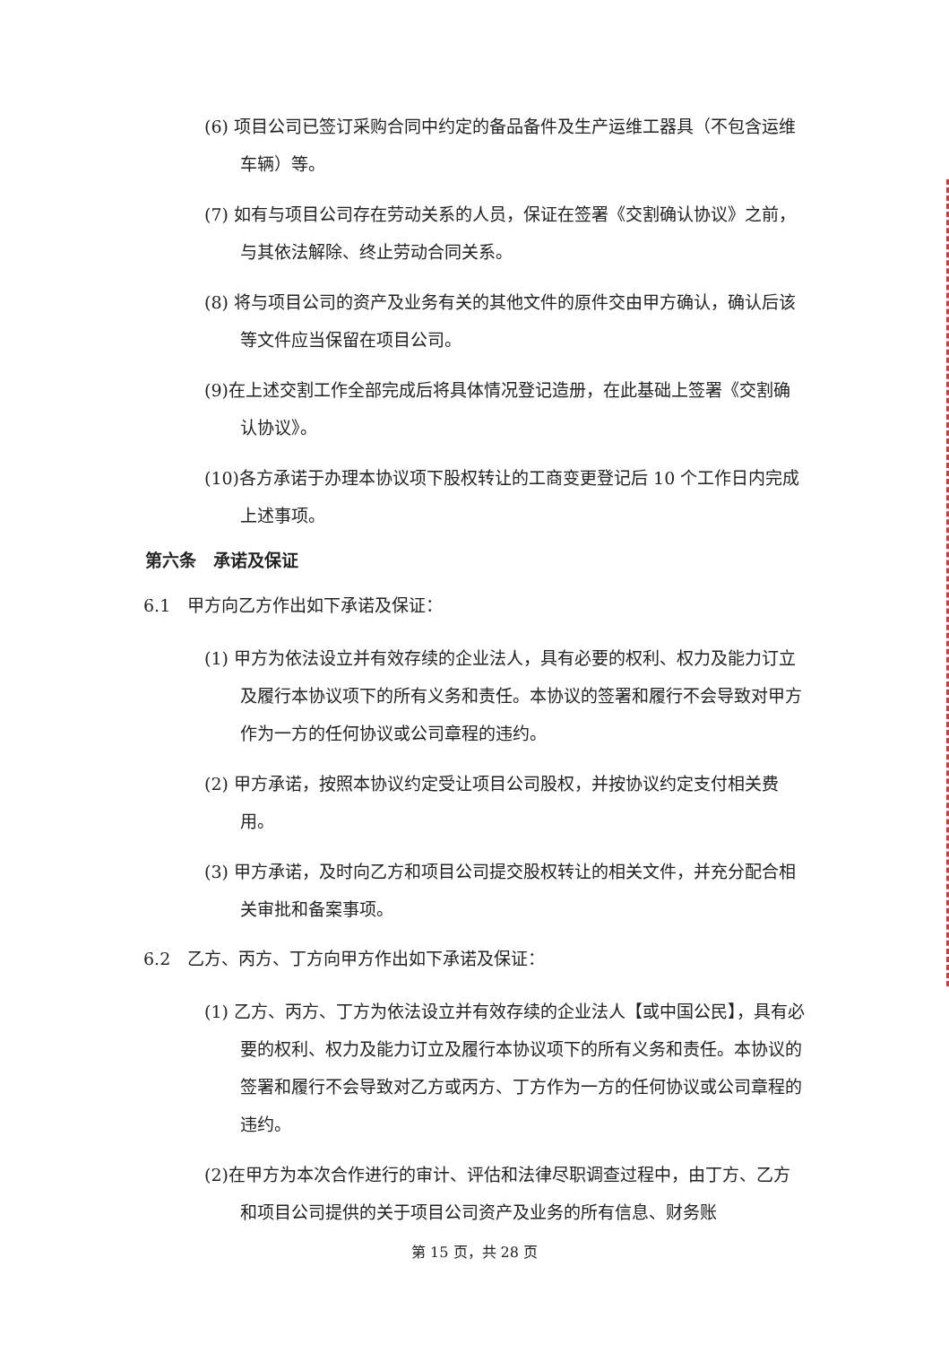(6) 项目公司已签订采购合同中约定的备品备件及生产运维工器具（不包含运维车辆）等。
(7) 如有与项目公司存在劳动关系的人员，保证在签署《交割确认协议》之前，与其依法解除、终止劳动合同关系。
(8) 将与项目公司的资产及业务有关的其他文件的原件交由甲方确认，确认后该等文件应当保留在项目公司。
(9)在上述交割工作全部完成后将具体情况登记造册，在此基础上签署《交割确认协议》。
(10)各方承诺于办理本协议项下股权转让的工商变更登记后 10 个工作日内完成上述事项。
第六条　承诺及保证
6.1　甲方向乙方作出如下承诺及保证：
(1) 甲方为依法设立并有效存续的企业法人，具有必要的权利、权力及能力订立及履行本协议项下的所有义务和责任。本协议的签署和履行不会导致对甲方作为一方的任何协议或公司章程的违约。
(2) 甲方承诺，按照本协议约定受让项目公司股权，并按协议约定支付相关费用。
(3) 甲方承诺，及时向乙方和项目公司提交股权转让的相关文件，并充分配合相关审批和备案事项。
6.2　乙方、丙方、丁方向甲方作出如下承诺及保证：
(1) 乙方、丙方、丁方为依法设立并有效存续的企业法人【或中国公民】，具有必要的权利、权力及能力订立及履行本协议项下的所有义务和责任。本协议的签署和履行不会导致对乙方或丙方、丁方作为一方的任何协议或公司章程的违约。
(2)在甲方为本次合作进行的审计、评估和法律尽职调查过程中，由丁方、乙方和项目公司提供的关于项目公司资产及业务的所有信息、财务账
第 15 页，共 28 页